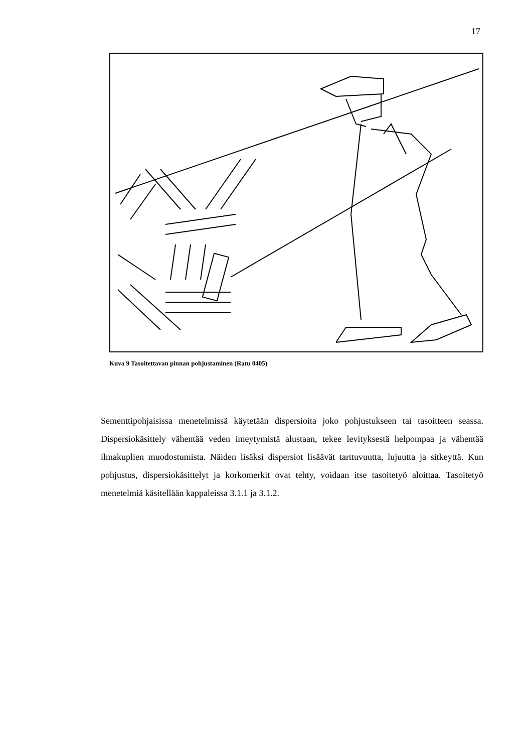17
Kuva 9 Tasoitettavan pinnan pohjustaminen (Ratu 0405)
Sementtipohjaisissa menetelmissä käytetään dispersioita joko pohjustukseen tai tasoit­teen seassa. Dispersiokäsittely vähentää veden imeytymistä alustaan, tekee levityksestä helpompaa ja vähentää ilmakuplien muodostumista. Näiden lisäksi dispersiot lisäävät tarttuvuutta, lujuutta ja sitkeyttä. Kun pohjustus, dispersiokäsittelyt ja korkomerkit ovat tehty, voidaan itse tasoitetyö aloittaa. Tasoitetyö menetelmiä käsitellään kappaleissa 3.1.1 ja 3.1.2.